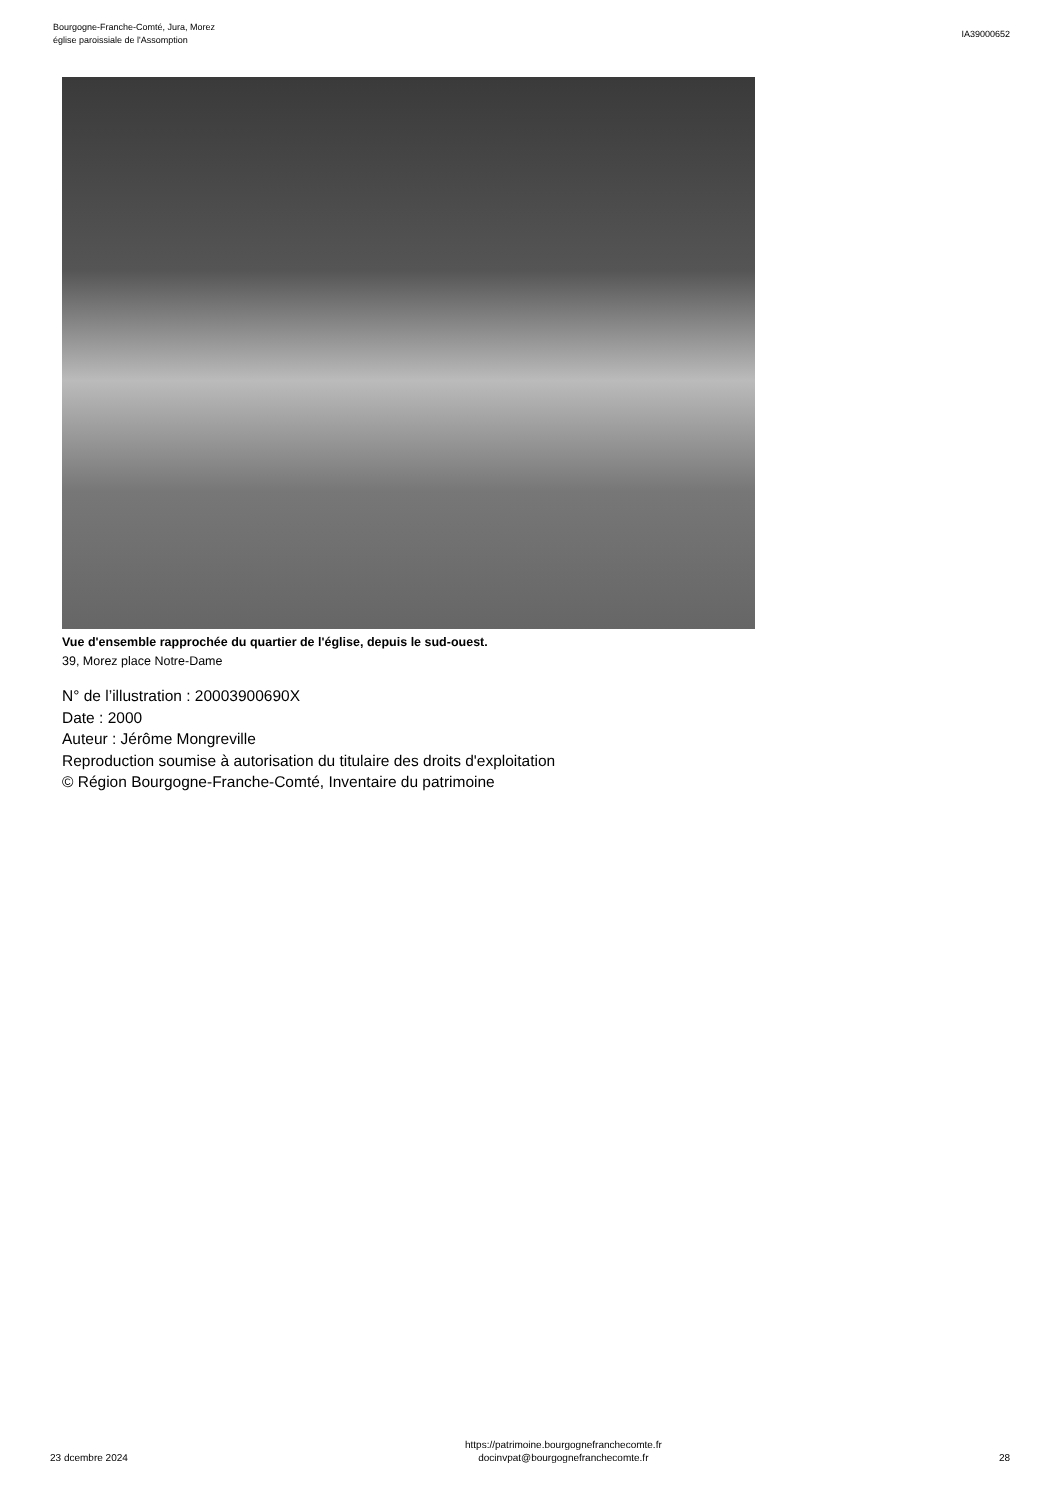Bourgogne-Franche-Comté, Jura, Morez
église paroissiale de l'Assomption
IA39000652
Vue d'ensemble rapprochée du quartier de l'église, depuis le sud-ouest.
39, Morez place Notre-Dame
N° de l’illustration : 20003900690X
Date : 2000
Auteur : Jérôme Mongreville
Reproduction soumise à autorisation du titulaire des droits d'exploitation
© Région Bourgogne-Franche-Comté, Inventaire du patrimoine
23 dcembre 2024
https://patrimoine.bourgognefranchecomte.fr
docinvpat@bourgognefranchecomte.fr
28